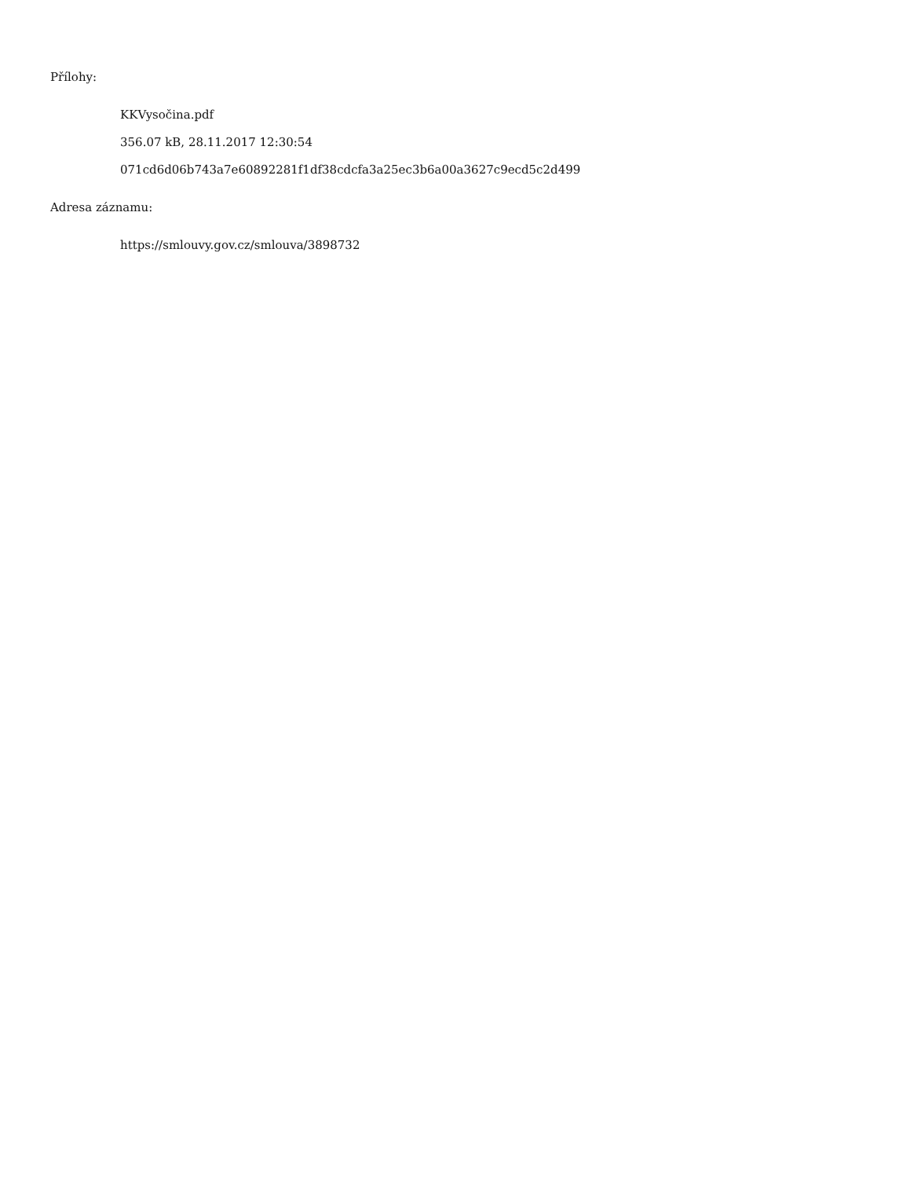Přílohy:
KKVysočina.pdf
356.07 kB, 28.11.2017 12:30:54
071cd6d06b743a7e60892281f1df38cdcfa3a25ec3b6a00a3627c9ecd5c2d499
Adresa záznamu:
https://smlouvy.gov.cz/smlouva/3898732